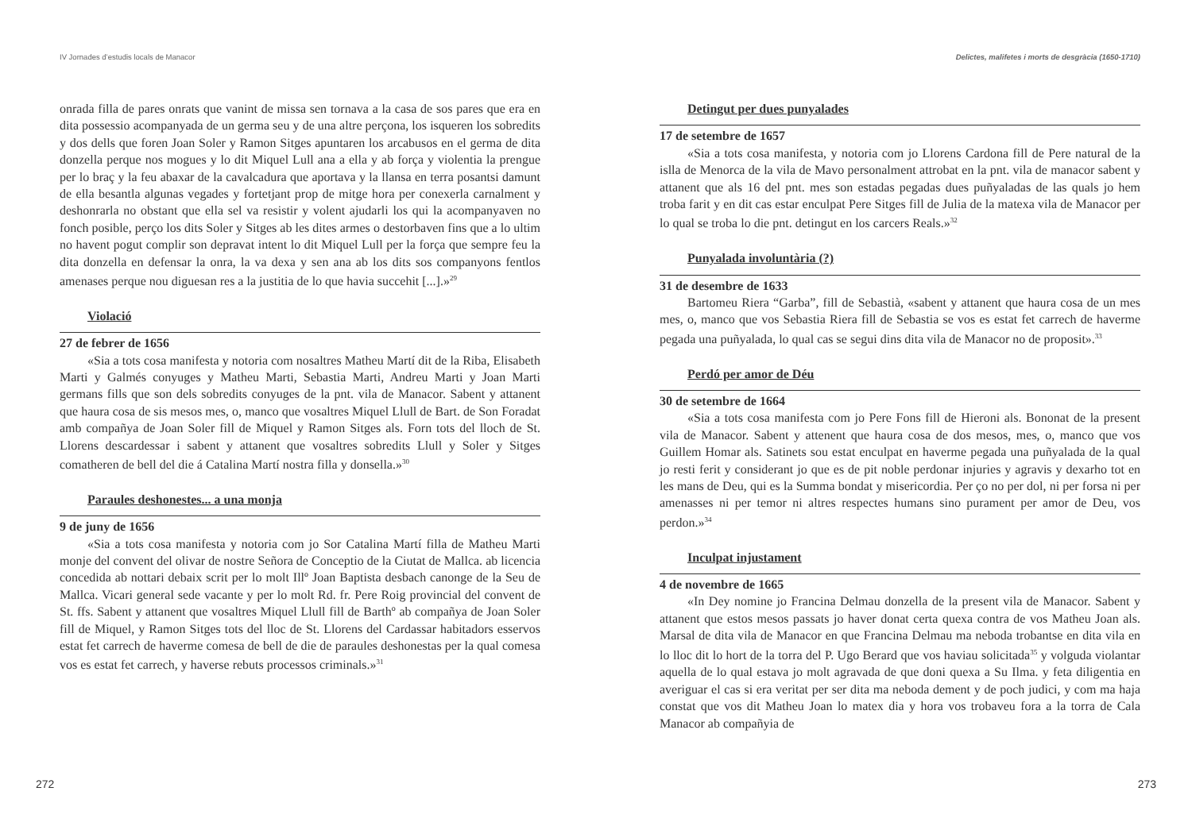IV Jornades d’estudis locals de Manacor
onrada filla de pares onrats que vanint de missa sen tornava a la casa de sos pares que era en dita possessio acompanyada de un germa seu y de una altre perçona, los isqueren los sobredits y dos dells que foren Joan Soler y Ramon Sitges apuntaren los arcabusos en el germa de dita donzella perque nos mogues y lo dit Miquel Lull ana a ella y ab força y violentia la prengue per lo braç y la feu abaxar de la cavalcadura que aportava y la llansa en terra posantsi damunt de ella besantla algunas vegades y fortetjant prop de mitge hora per conexerla carnalment y deshonrarla no obstant que ella sel va resistir y volent ajudarli los qui la acompanyaven no fonch posible, perço los dits Soler y Sitges ab les dites armes o destorbaven fins que a lo ultim no havent pogut complir son depravat intent lo dit Miquel Lull per la força que sempre feu la dita donzella en defensar la onra, la va dexa y sen ana ab los dits sos companyons fentlos amenases perque nou diguesan res a la justitia de lo que havia succehit [...].»<sup>29</sup>
Violació
27 de febrer de 1656
«Sia a tots cosa manifesta y notoria com nosaltres Matheu Martí dit de la Riba, Elisabeth Marti y Galmés conyuges y Matheu Marti, Sebastia Marti, Andreu Marti y Joan Marti germans fills que son dels sobredits conyuges de la pnt. vila de Manacor. Sabent y attanent que haura cosa de sis mesos mes, o, manco que vosaltres Miquel Llull de Bart. de Son Foradat amb compañya de Joan Soler fill de Miquel y Ramon Sitges als. Forn tots del lloch de St. Llorens descardessar i sabent y attanent que vosaltres sobredits Llull y Soler y Sitges comatheren de bell del die á Catalina Martí nostra filla y donsella.»<sup>30</sup>
Paraules deshonestes... a una monja
9 de juny de 1656
«Sia a tots cosa manifesta y notoria com jo Sor Catalina Martí filla de Matheu Marti monje del convent del olivar de nostre Señora de Conceptio de la Ciutat de Mallca. ab licencia concedida ab nottari debaix scrit per lo molt Illº Joan Baptista desbach canonge de la Seu de Mallca. Vicari general sede vacante y per lo molt Rd. fr. Pere Roig provincial del convent de St. ffs. Sabent y attanent que vosaltres Miquel Llull fill de Barthº ab compañya de Joan Soler fill de Miquel, y Ramon Sitges tots del lloc de St. Llorens del Cardassar habitadors esservos estat fet carrech de haverme comesa de bell de die de paraules deshonestas per la qual comesa vos es estat fet carrech, y haverse rebuts processos criminals.»<sup>31</sup>
272
Delictes, malifetes i morts de desgràcia (1650-1710)
Detingut per dues punyalades
17 de setembre de 1657
«Sia a tots cosa manifesta, y notoria com jo Llorens Cardona fill de Pere natural de la islla de Menorca de la vila de Mavo personalment attrobat en la pnt. vila de manacor sabent y attanent que als 16 del pnt. mes son estadas pegadas dues puñyaladas de las quals jo hem troba farit y en dit cas estar enculpat Pere Sitges fill de Julia de la matexa vila de Manacor per lo qual se troba lo die pnt. detingut en los carcers Reals.»<sup>32</sup>
Punyalada involuntària (?)
31 de desembre de 1633
Bartomeu Riera “Garba”, fill de Sebastià, «sabent y attanent que haura cosa de un mes mes, o, manco que vos Sebastia Riera fill de Sebastia se vos es estat fet carrech de haverme pegada una puñyalada, lo qual cas se segui dins dita vila de Manacor no de proposit».<sup>33</sup>
Perdó per amor de Déu
30 de setembre de 1664
«Sia a tots cosa manifesta com jo Pere Fons fill de Hieroni als. Bononat de la present vila de Manacor. Sabent y attenent que haura cosa de dos mesos, mes, o, manco que vos Guillem Homar als. Satinets sou estat enculpat en haverme pegada una puñyalada de la qual jo resti ferit y considerant jo que es de pit noble perdonar injuries y agravis y dexarho tot en les mans de Deu, qui es la Summa bondat y misericordia. Per ço no per dol, ni per forsa ni per amenasses ni per temor ni altres respectes humans sino purament per amor de Deu, vos perdon.»<sup>34</sup>
Inculpat injustament
4 de novembre de 1665
«In Dey nomine jo Francina Delmau donzella de la present vila de Manacor. Sabent y attanent que estos mesos passats jo haver donat certa quexa contra de vos Matheu Joan als. Marsal de dita vila de Manacor en que Francina Delmau ma neboda trobantse en dita vila en lo lloc dit lo hort de la torra del P. Ugo Berard que vos haviau solicitada<sup>35</sup> y volguda violantar aquella de lo qual estava jo molt agravada de que doni quexa a Su Ilma. y feta diligentia en averiguar el cas si era veritat per ser dita ma neboda dement y de poch judici, y com ma haja constat que vos dit Matheu Joan lo matex dia y hora vos trobaveu fora a la torra de Cala Manacor ab compañyia de
273